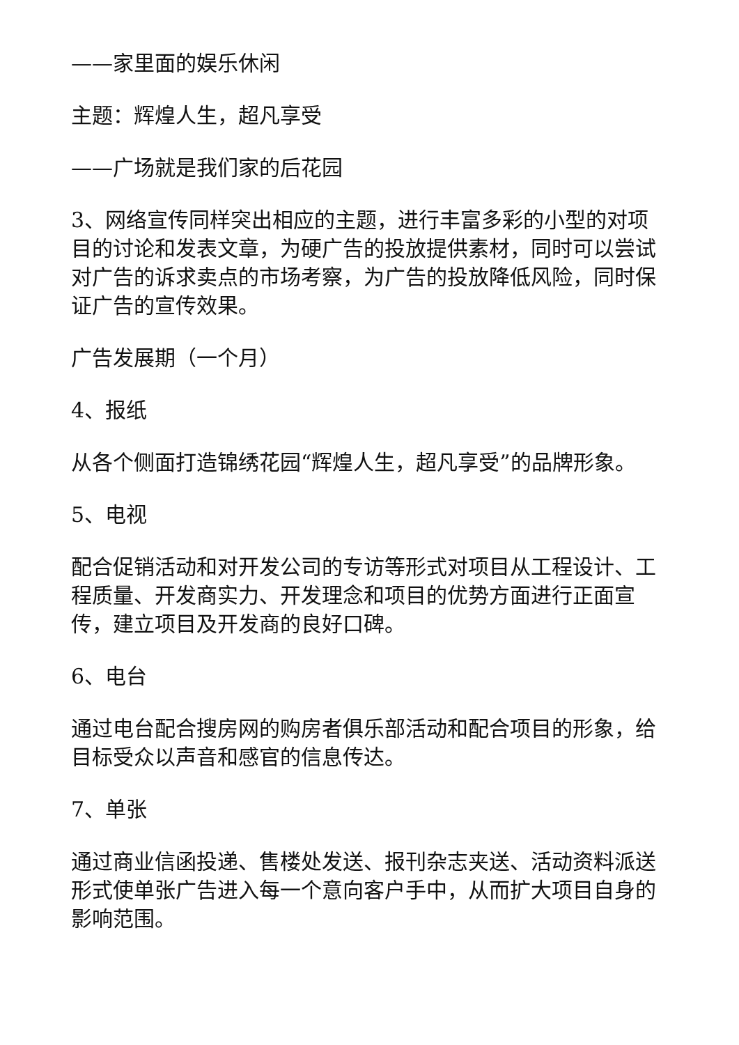——家里面的娱乐休闲
主题：辉煌人生，超凡享受
——广场就是我们家的后花园
3、网络宣传同样突出相应的主题，进行丰富多彩的小型的对项目的讨论和发表文章，为硬广告的投放提供素材，同时可以尝试对广告的诉求卖点的市场考察，为广告的投放降低风险，同时保证广告的宣传效果。
广告发展期（一个月）
4、报纸
从各个侧面打造锦绣花园“辉煌人生，超凡享受”的品牌形象。
5、电视
配合促销活动和对开发公司的专访等形式对项目从工程设计、工程质量、开发商实力、开发理念和项目的优势方面进行正面宣传，建立项目及开发商的良好口碑。
6、电台
通过电台配合搜房网的购房者俱乐部活动和配合项目的形象，给目标受众以声音和感官的信息传达。
7、单张
通过商业信函投递、售楼处发送、报刊杂志夹送、活动资料派送形式使单张广告进入每一个意向客户手中，从而扩大项目自身的影响范围。